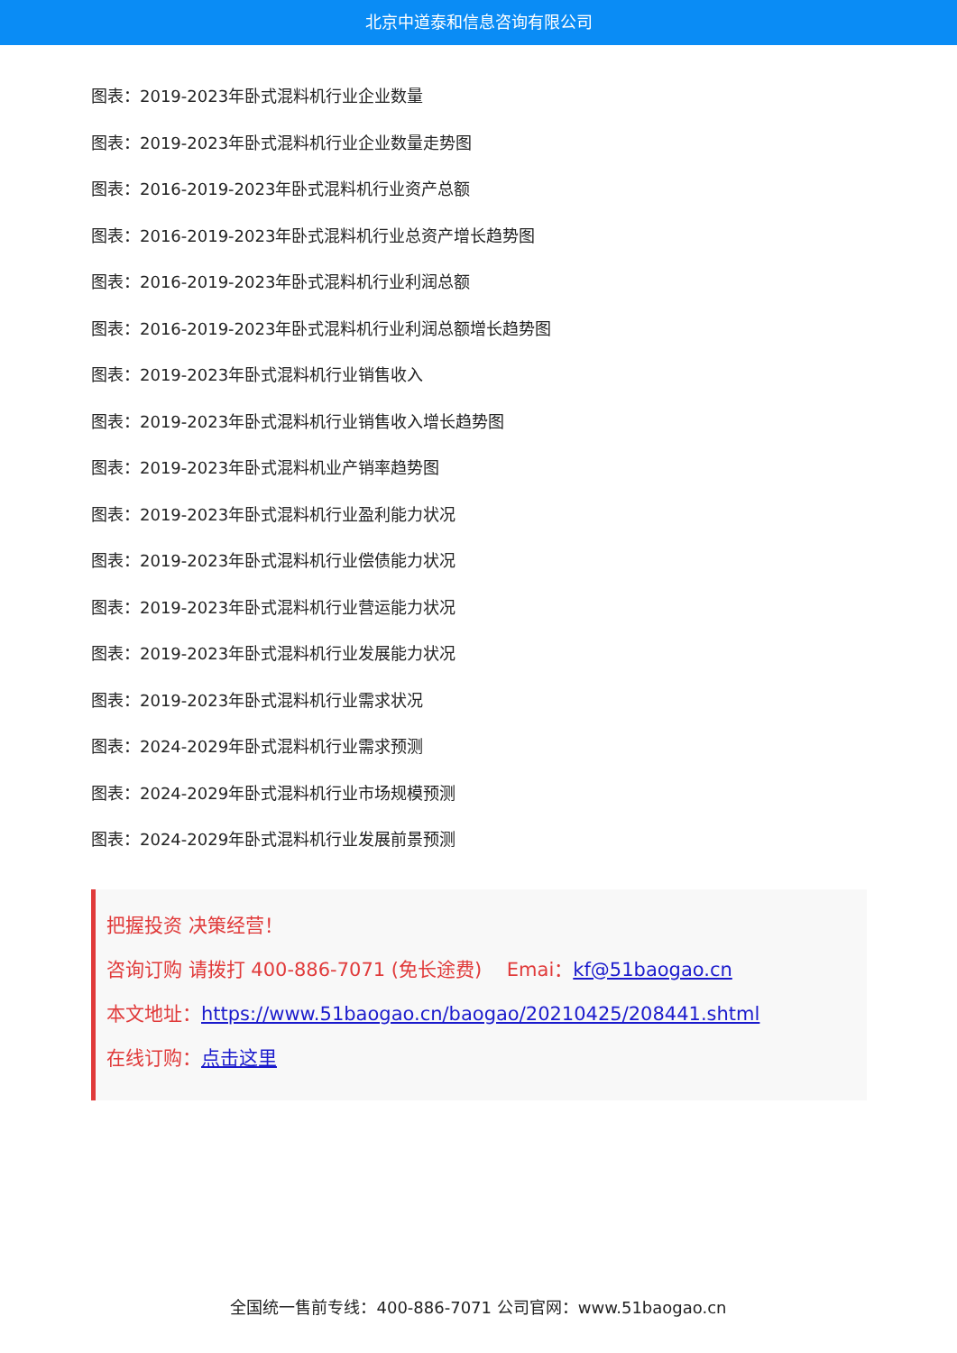北京中道泰和信息咨询有限公司
图表：2019-2023年卧式混料机行业企业数量
图表：2019-2023年卧式混料机行业企业数量走势图
图表：2016-2019-2023年卧式混料机行业资产总额
图表：2016-2019-2023年卧式混料机行业总资产增长趋势图
图表：2016-2019-2023年卧式混料机行业利润总额
图表：2016-2019-2023年卧式混料机行业利润总额增长趋势图
图表：2019-2023年卧式混料机行业销售收入
图表：2019-2023年卧式混料机行业销售收入增长趋势图
图表：2019-2023年卧式混料机业产销率趋势图
图表：2019-2023年卧式混料机行业盈利能力状况
图表：2019-2023年卧式混料机行业偿债能力状况
图表：2019-2023年卧式混料机行业营运能力状况
图表：2019-2023年卧式混料机行业发展能力状况
图表：2019-2023年卧式混料机行业需求状况
图表：2024-2029年卧式混料机行业需求预测
图表：2024-2029年卧式混料机行业市场规模预测
图表：2024-2029年卧式混料机行业发展前景预测
把握投资 决策经营！
咨询订购 请拨打 400-886-7071 (免长途费)　 Emai：kf@51baogao.cn
本文地址：https://www.51baogao.cn/baogao/20210425/208441.shtml
在线订购：点击这里
全国统一售前专线：400-886-7071 公司官网：www.51baogao.cn